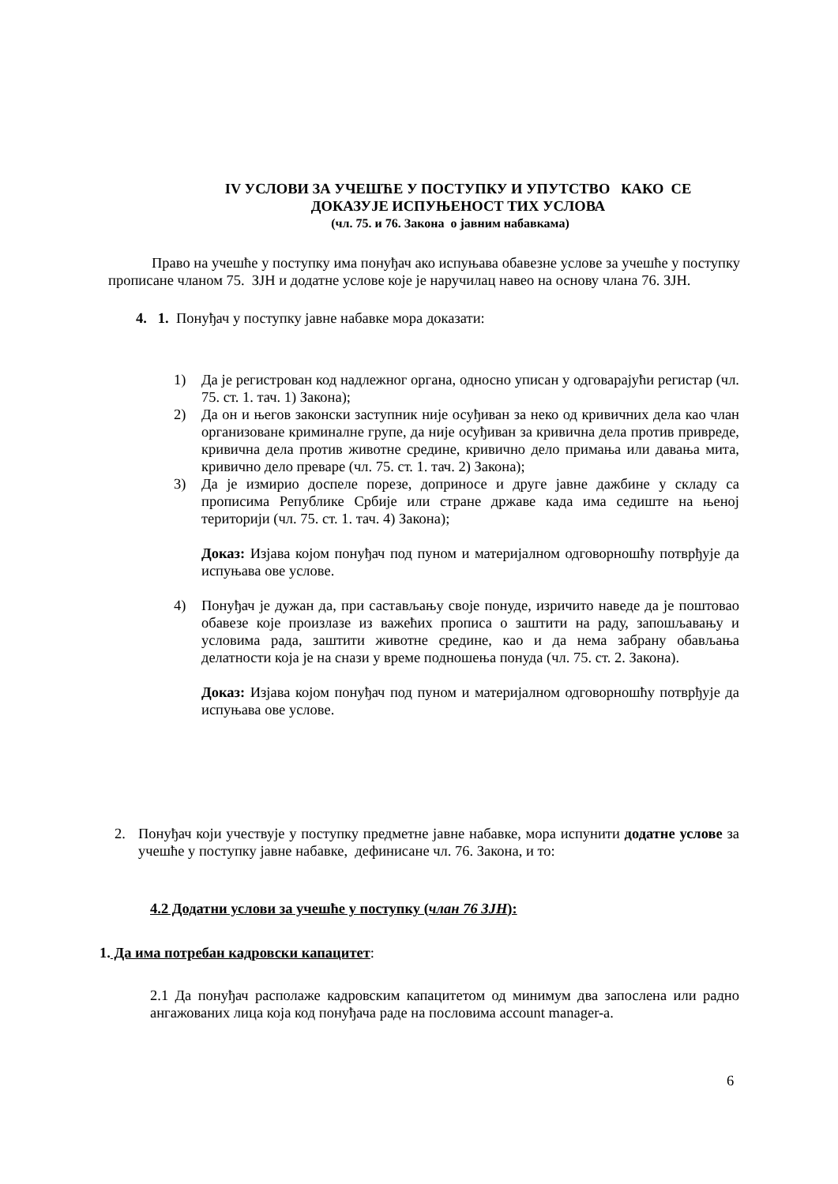IV УСЛОВИ ЗА УЧЕШЋЕ У ПОСТУПКУ И УПУТСТВО КАКО СЕ
ДОКАЗУЈЕ ИСПУЊЕНОСТ ТИХ УСЛОВА
(чл. 75. и 76. Закона о јавним набавкама)
Право на учешће у поступку има понуђач ако испуњава обавезне услове за учешће у поступку прописане чланом 75. ЗЈН и додатне услове које је наручилац навео на основу члана 76. ЗЈН.
4. 1. Понуђач у поступку јавне набавке мора доказати:
1) Да је регистрован код надлежног органа, односно уписан у одговарајући регистар (чл. 75. ст. 1. тач. 1) Закона);
2) Да он и његов законски заступник није осуђиван за неко од кривичних дела као члан организоване криминалне групе, да није осуђиван за кривична дела против привреде, кривична дела против животне средине, кривично дело примања или давања мита, кривично дело преваре (чл. 75. ст. 1. тач. 2) Закона);
3) Да је измирио доспеле порезе, доприносе и друге јавне дажбине у складу са прописима Републике Србије или стране државе када има седиште на њеној територији (чл. 75. ст. 1. тач. 4) Закона);
Доказ: Изјава којом понуђач под пуном и материјалном одговорношћу потврђује да испуњава ове услове.
4) Понуђач је дужан да, при састављању своје понуде, изричито наведе да је поштовао обавезе које произлазе из важећих прописа о заштити на раду, запошљавању и условима рада, заштити животне средине, као и да нема забрану обављања делатности која је на снази у време подношења понуда (чл. 75. ст. 2. Закона).
Доказ: Изјава којом понуђач под пуном и материјалном одговорношћу потврђује да испуњава ове услове.
2. Понуђач који учествује у поступку предметне јавне набавке, мора испунити додатне услове за учешће у поступку јавне набавке, дефинисане чл. 76. Закона, и то:
4.2 Додатни услови за учешће у поступку (члан 76 ЗЈН):
1. Да има потребан кадровски капацитет:
2.1 Да понуђач располаже кадровским капацитетом од минимум два запослена или радно ангажованих лица која код понуђача раде на пословима account manager-а.
6